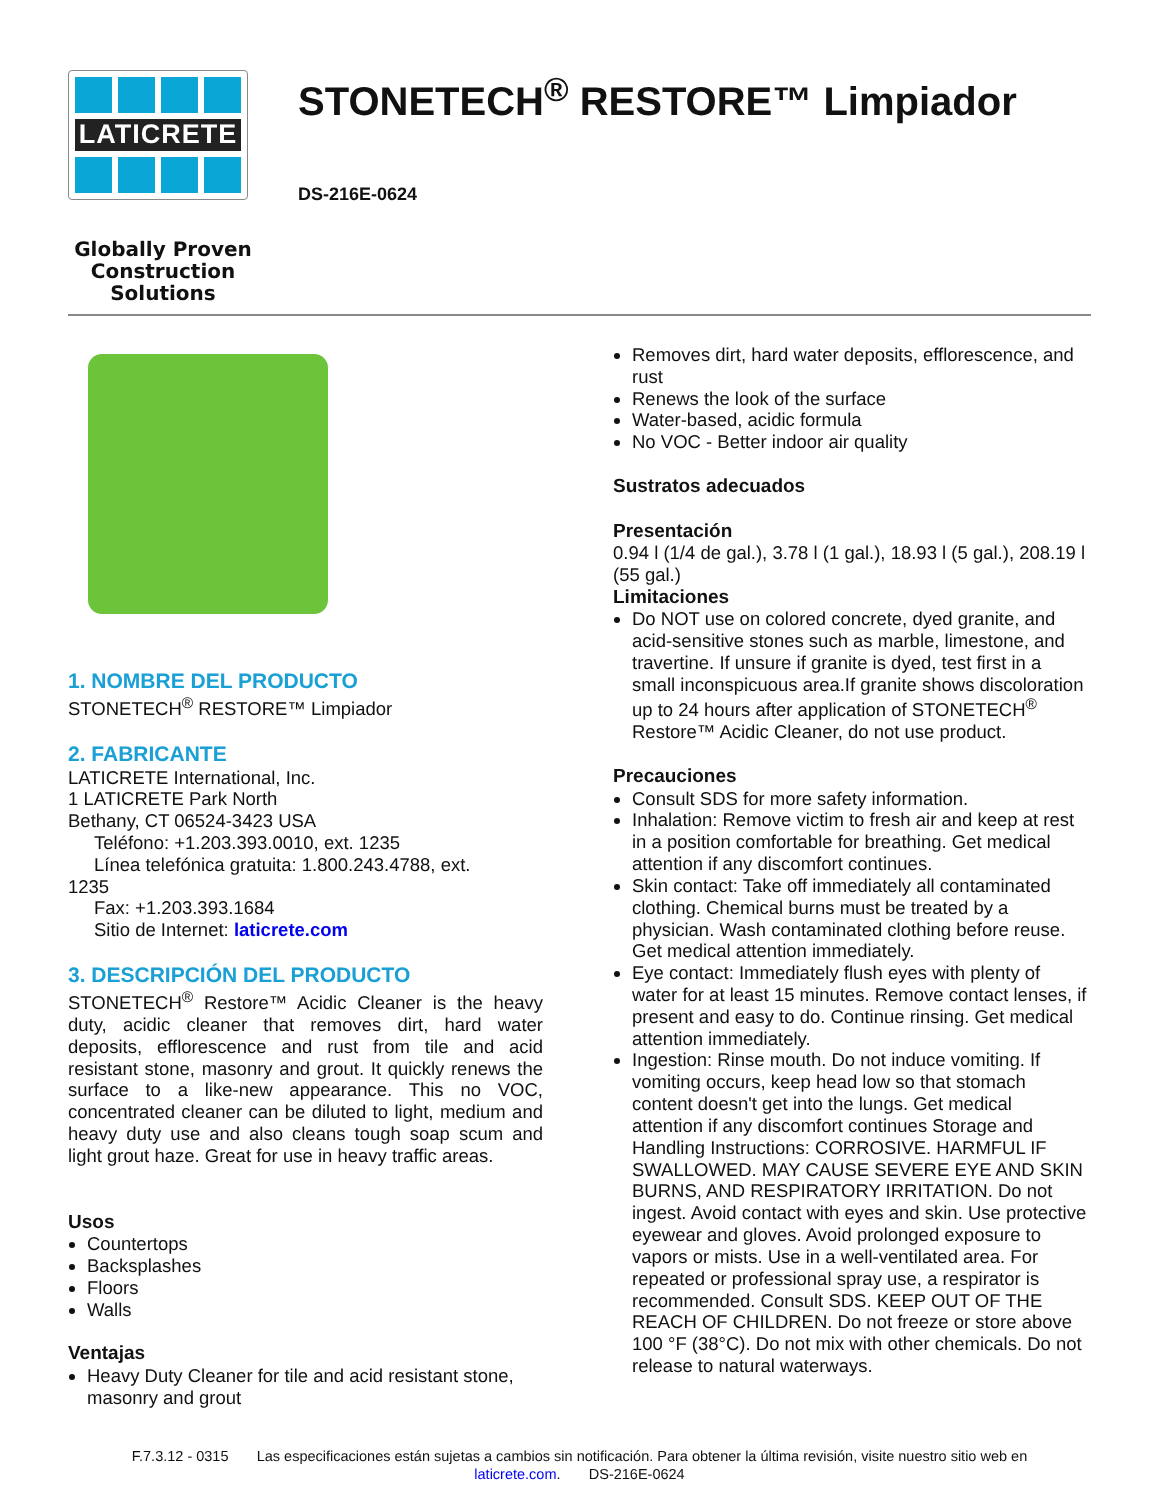LATICRETE
Globally Proven
Construction Solutions
STONETECH<sup>®</sup> RESTORE™ Limpiador
DS-216E-0624
1. NOMBRE DEL PRODUCTO
STONETECH<sup>®</sup> RESTORE™ Limpiador
2. FABRICANTE
LATICRETE International, Inc.
1 LATICRETE Park North
Bethany, CT 06524-3423 USA
Teléfono: +1.203.393.0010, ext. 1235
Línea telefónica gratuita: 1.800.243.4788, ext.
1235
Fax: +1.203.393.1684
Sitio de Internet: laticrete.com
3. DESCRIPCIÓN DEL PRODUCTO
STONETECH<sup>®</sup> Restore™ Acidic Cleaner is the heavy duty, acidic cleaner that removes dirt, hard water deposits, efflorescence and rust from tile and acid resistant stone, masonry and grout. It quickly renews the surface to a like-new appearance. This no VOC, concentrated cleaner can be diluted to light, medium and heavy duty use and also cleans tough soap scum and light grout haze. Great for use in heavy traffic areas.
Usos
Countertops
Backsplashes
Floors
Walls
Ventajas
Heavy Duty Cleaner for tile and acid resistant stone, masonry and grout
Removes dirt, hard water deposits, efflorescence, and rust
Renews the look of the surface
Water-based, acidic formula
No VOC - Better indoor air quality
Sustratos adecuados
Presentación
0.94 l (1/4 de gal.), 3.78 l (1 gal.), 18.93 l (5 gal.), 208.19 l (55 gal.)
Limitaciones
Do NOT use on colored concrete, dyed granite, and acid-sensitive stones such as marble, limestone, and travertine. If unsure if granite is dyed, test first in a small inconspicuous area.If granite shows discoloration up to 24 hours after application of STONETECH<sup>®</sup> Restore™ Acidic Cleaner, do not use product.
Precauciones
Consult SDS for more safety information.
Inhalation: Remove victim to fresh air and keep at rest in a position comfortable for breathing. Get medical attention if any discomfort continues.
Skin contact: Take off immediately all contaminated clothing. Chemical burns must be treated by a physician. Wash contaminated clothing before reuse. Get medical attention immediately.
Eye contact: Immediately flush eyes with plenty of water for at least 15 minutes. Remove contact lenses, if present and easy to do. Continue rinsing. Get medical attention immediately.
Ingestion: Rinse mouth. Do not induce vomiting. If vomiting occurs, keep head low so that stomach content doesn't get into the lungs. Get medical attention if any discomfort continues Storage and Handling Instructions: CORROSIVE. HARMFUL IF SWALLOWED. MAY CAUSE SEVERE EYE AND SKIN BURNS, AND RESPIRATORY IRRITATION. Do not ingest. Avoid contact with eyes and skin. Use protective eyewear and gloves. Avoid prolonged exposure to vapors or mists. Use in a well-ventilated area. For repeated or professional spray use, a respirator is recommended. Consult SDS. KEEP OUT OF THE REACH OF CHILDREN. Do not freeze or store above 100 °F (38°C). Do not mix with other chemicals. Do not release to natural waterways.
F.7.3.12 - 0315 Las especificaciones están sujetas a cambios sin notificación. Para obtener la última revisión, visite nuestro sitio web en laticrete.com. DS-216E-0624